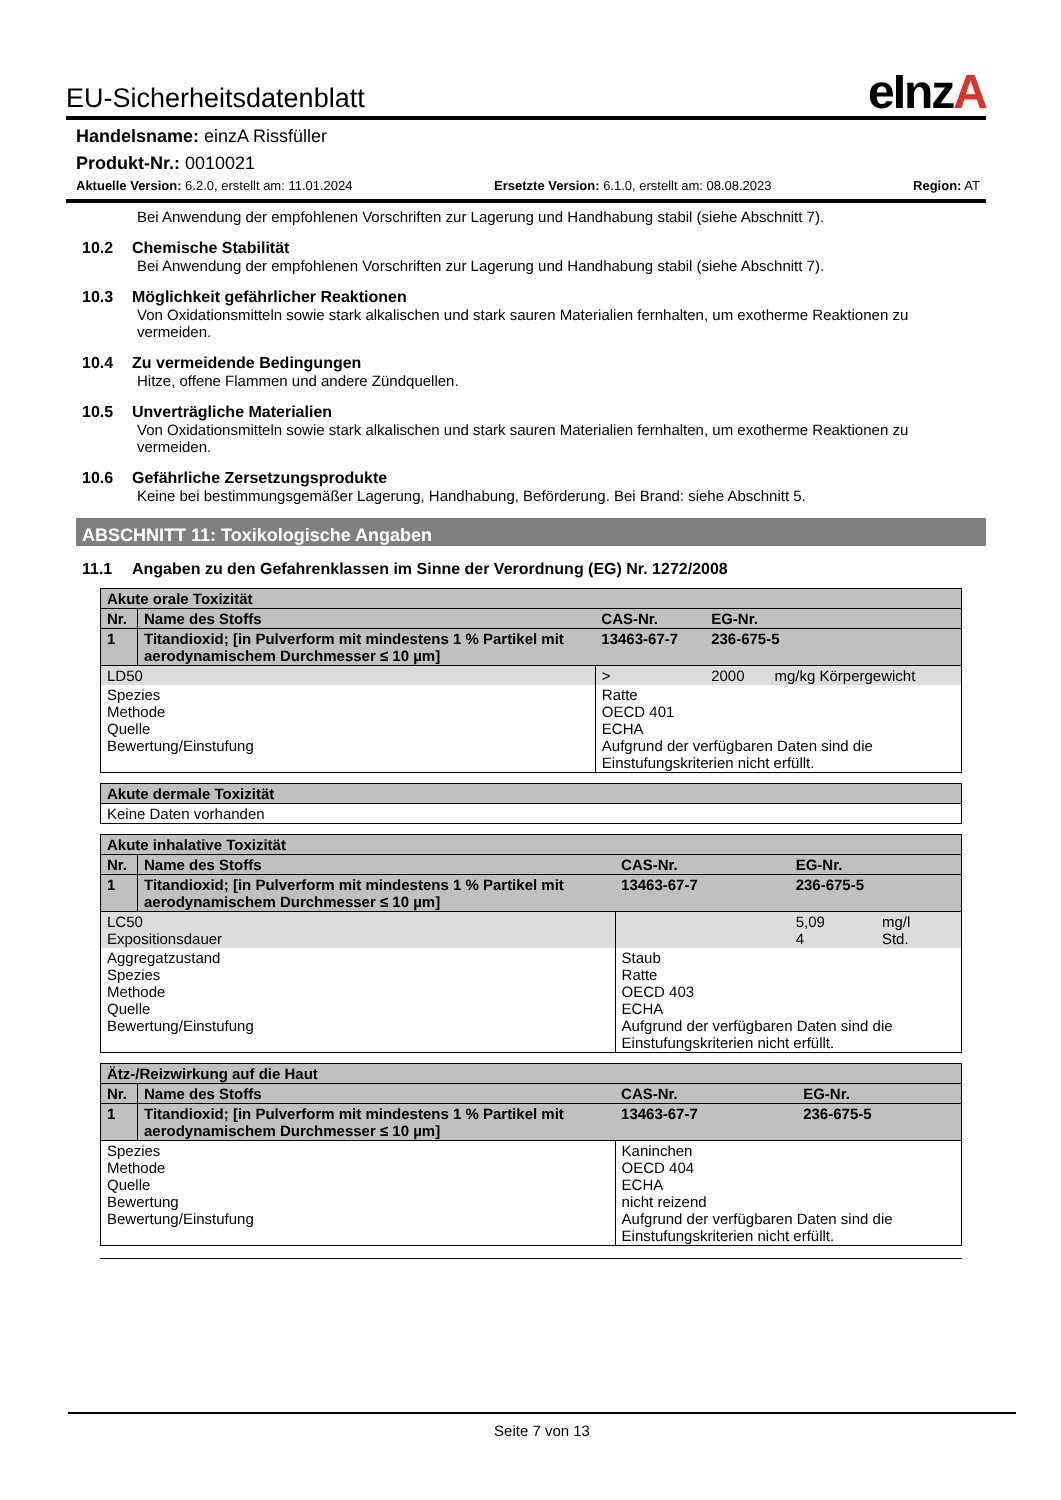EU-Sicherheitsdatenblatt eInzA
Handelsname: einzA Rissfüller
Produkt-Nr.: 0010021
Aktuelle Version: 6.2.0, erstellt am: 11.01.2024 Ersetzte Version: 6.1.0, erstellt am: 08.08.2023 Region: AT
Bei Anwendung der empfohlenen Vorschriften zur Lagerung und Handhabung stabil (siehe Abschnitt 7).
10.2 Chemische Stabilität
Bei Anwendung der empfohlenen Vorschriften zur Lagerung und Handhabung stabil (siehe Abschnitt 7).
10.3 Möglichkeit gefährlicher Reaktionen
Von Oxidationsmitteln sowie stark alkalischen und stark sauren Materialien fernhalten, um exotherme Reaktionen zu vermeiden.
10.4 Zu vermeidende Bedingungen
Hitze, offene Flammen und andere Zündquellen.
10.5 Unverträgliche Materialien
Von Oxidationsmitteln sowie stark alkalischen und stark sauren Materialien fernhalten, um exotherme Reaktionen zu vermeiden.
10.6 Gefährliche Zersetzungsprodukte
Keine bei bestimmungsgemäßer Lagerung, Handhabung, Beförderung. Bei Brand: siehe Abschnitt 5.
ABSCHNITT 11: Toxikologische Angaben
11.1 Angaben zu den Gefahrenklassen im Sinne der Verordnung (EG) Nr. 1272/2008
| Akute orale Toxizität | | | | |
| Nr. | Name des Stoffs | CAS-Nr. | EG-Nr. | |
| 1 | Titandioxid; [in Pulverform mit mindestens 1 % Partikel mit aerodynamischem Durchmesser ≤ 10 µm] | 13463-67-7 | 236-675-5 | |
| LD50 | | > | 2000 | mg/kg Körpergewicht |
| Spezies Methode Quelle Bewertung/Einstufung | | Ratte OECD 401 ECHA Aufgrund der verfügbaren Daten sind die Einstufungskriterien nicht erfüllt. | | |
| Akute dermale Toxizität |
| Keine Daten vorhanden |
| Akute inhalative Toxizität | | | | |
| Nr. | Name des Stoffs | CAS-Nr. | EG-Nr. | |
| 1 | Titandioxid; [in Pulverform mit mindestens 1 % Partikel mit aerodynamischem Durchmesser ≤ 10 µm] | 13463-67-7 | 236-675-5 | |
| LC50 Expositionsdauer | | | 5,09 4 | mg/l Std. |
| Aggregatzustand Spezies Methode Quelle Bewertung/Einstufung | | Staub Ratte OECD 403 ECHA Aufgrund der verfügbaren Daten sind die Einstufungskriterien nicht erfüllt. | | |
| Ätz-/Reizwirkung auf die Haut | | | |
| Nr. | Name des Stoffs | CAS-Nr. | EG-Nr. |
| 1 | Titandioxid; [in Pulverform mit mindestens 1 % Partikel mit aerodynamischem Durchmesser ≤ 10 µm] | 13463-67-7 | 236-675-5 |
| Spezies Methode Quelle Bewertung Bewertung/Einstufung | | Kaninchen OECD 404 ECHA nicht reizend Aufgrund der verfügbaren Daten sind die Einstufungskriterien nicht erfüllt. | |
Seite 7 von 13